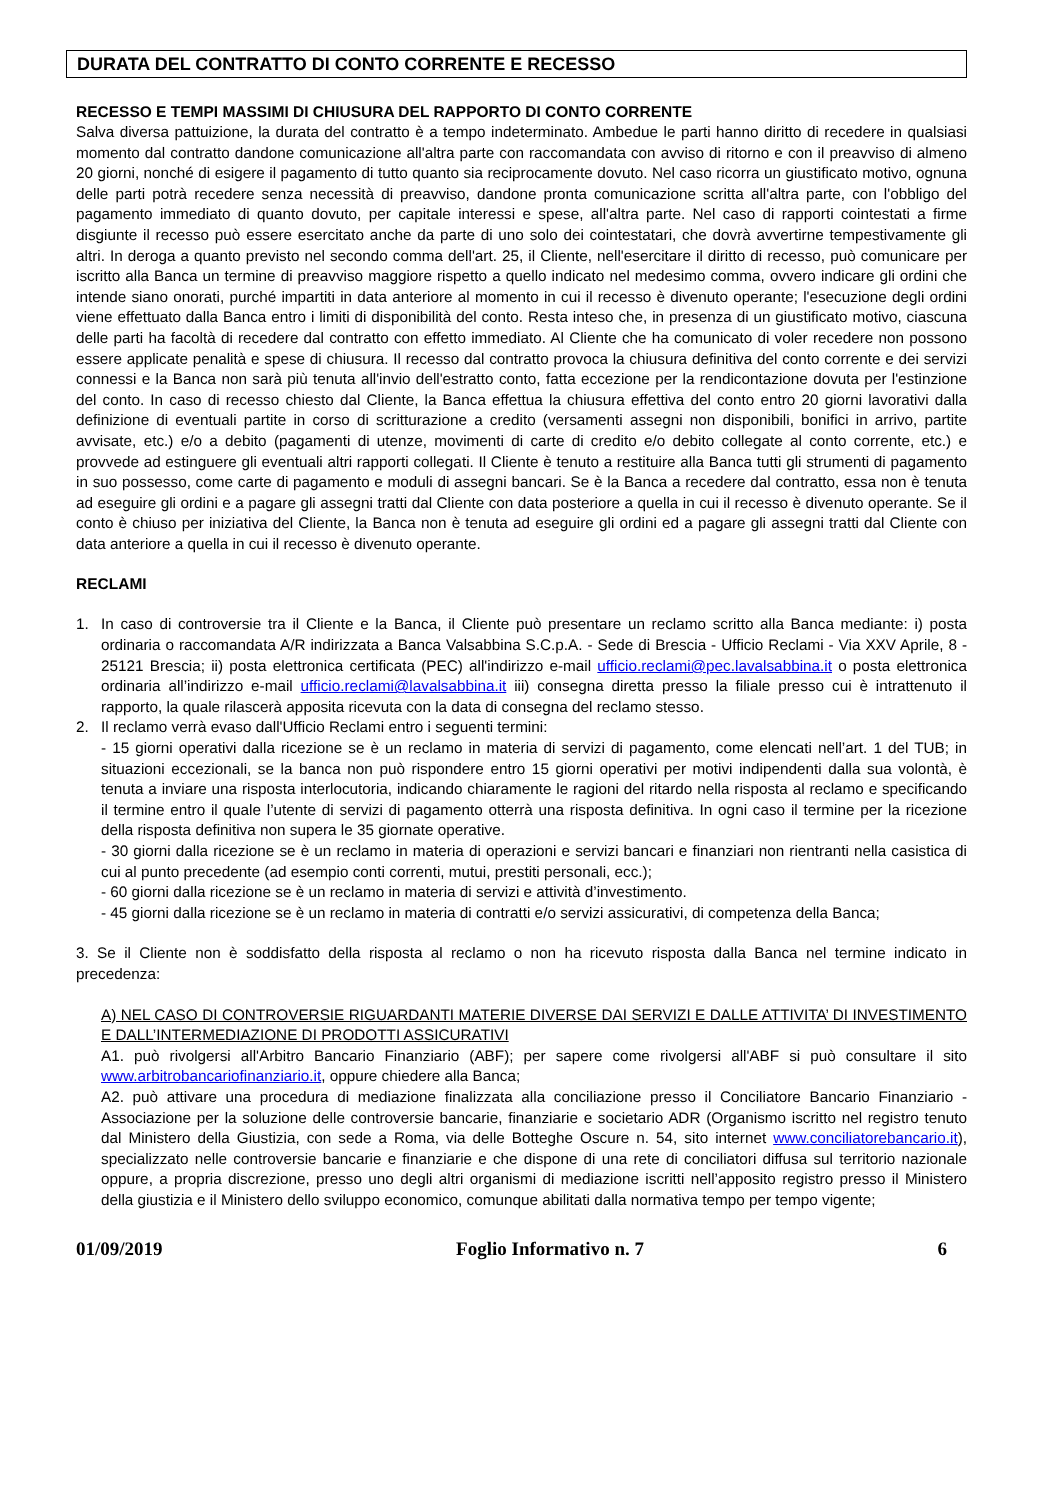DURATA DEL CONTRATTO DI CONTO CORRENTE E RECESSO
RECESSO E TEMPI MASSIMI DI CHIUSURA DEL RAPPORTO DI CONTO CORRENTE
Salva diversa pattuizione, la durata del contratto è a tempo indeterminato. Ambedue le parti hanno diritto di recedere in qualsiasi momento dal contratto dandone comunicazione all'altra parte con raccomandata con avviso di ritorno e con il preavviso di almeno 20 giorni, nonché di esigere il pagamento di tutto quanto sia reciprocamente dovuto. Nel caso ricorra un giustificato motivo, ognuna delle parti potrà recedere senza necessità di preavviso, dandone pronta comunicazione scritta all'altra parte, con l'obbligo del pagamento immediato di quanto dovuto, per capitale interessi e spese, all'altra parte. Nel caso di rapporti cointestati a firme disgiunte il recesso può essere esercitato anche da parte di uno solo dei cointestatari, che dovrà avvertirne tempestivamente gli altri. In deroga a quanto previsto nel secondo comma dell'art. 25, il Cliente, nell'esercitare il diritto di recesso, può comunicare per iscritto alla Banca un termine di preavviso maggiore rispetto a quello indicato nel medesimo comma, ovvero indicare gli ordini che intende siano onorati, purché impartiti in data anteriore al momento in cui il recesso è divenuto operante; l'esecuzione degli ordini viene effettuato dalla Banca entro i limiti di disponibilità del conto. Resta inteso che, in presenza di un giustificato motivo, ciascuna delle parti ha facoltà di recedere dal contratto con effetto immediato. Al Cliente che ha comunicato di voler recedere non possono essere applicate penalità e spese di chiusura. Il recesso dal contratto provoca la chiusura definitiva del conto corrente e dei servizi connessi e la Banca non sarà più tenuta all'invio dell'estratto conto, fatta eccezione per la rendicontazione dovuta per l'estinzione del conto. In caso di recesso chiesto dal Cliente, la Banca effettua la chiusura effettiva del conto entro 20 giorni lavorativi dalla definizione di eventuali partite in corso di scritturazione a credito (versamenti assegni non disponibili, bonifici in arrivo, partite avvisate, etc.) e/o a debito (pagamenti di utenze, movimenti di carte di credito e/o debito collegate al conto corrente, etc.) e provvede ad estinguere gli eventuali altri rapporti collegati. Il Cliente è tenuto a restituire alla Banca tutti gli strumenti di pagamento in suo possesso, come carte di pagamento e moduli di assegni bancari. Se è la Banca a recedere dal contratto, essa non è tenuta ad eseguire gli ordini e a pagare gli assegni tratti dal Cliente con data posteriore a quella in cui il recesso è divenuto operante. Se il conto è chiuso per iniziativa del Cliente, la Banca non è tenuta ad eseguire gli ordini ed a pagare gli assegni tratti dal Cliente con data anteriore a quella in cui il recesso è divenuto operante.
RECLAMI
1. In caso di controversie tra il Cliente e la Banca, il Cliente può presentare un reclamo scritto alla Banca mediante: i) posta ordinaria o raccomandata A/R indirizzata a Banca Valsabbina S.C.p.A. - Sede di Brescia - Ufficio Reclami - Via XXV Aprile, 8 - 25121 Brescia; ii) posta elettronica certificata (PEC) all'indirizzo e-mail ufficio.reclami@pec.lavalsabbina.it o posta elettronica ordinaria all’indirizzo e-mail ufficio.reclami@lavalsabbina.it iii) consegna diretta presso la filiale presso cui è intrattenuto il rapporto, la quale rilascerà apposita ricevuta con la data di consegna del reclamo stesso.
2. Il reclamo verrà evaso dall'Ufficio Reclami entro i seguenti termini:
- 15 giorni operativi dalla ricezione se è un reclamo in materia di servizi di pagamento, come elencati nell’art. 1 del TUB; in situazioni eccezionali, se la banca non può rispondere entro 15 giorni operativi per motivi indipendenti dalla sua volontà, è tenuta a inviare una risposta interlocutoria, indicando chiaramente le ragioni del ritardo nella risposta al reclamo e specificando il termine entro il quale l’utente di servizi di pagamento otterrà una risposta definitiva. In ogni caso il termine per la ricezione della risposta definitiva non supera le 35 giornate operative.
- 30 giorni dalla ricezione se è un reclamo in materia di operazioni e servizi bancari e finanziari non rientranti nella casistica di cui al punto precedente (ad esempio conti correnti, mutui, prestiti personali, ecc.);
- 60 giorni dalla ricezione se è un reclamo in materia di servizi e attività d’investimento.
- 45 giorni dalla ricezione se è un reclamo in materia di contratti e/o servizi assicurativi, di competenza della Banca;
3. Se il Cliente non è soddisfatto della risposta al reclamo o non ha ricevuto risposta dalla Banca nel termine indicato in precedenza:
A) NEL CASO DI CONTROVERSIE RIGUARDANTI MATERIE DIVERSE DAI SERVIZI E DALLE ATTIVITA’ DI INVESTIMENTO E DALL’INTERMEDIAZIONE DI PRODOTTI ASSICURATIVI
A1. può rivolgersi all'Arbitro Bancario Finanziario (ABF); per sapere come rivolgersi all'ABF si può consultare il sito www.arbitrobancariofinanziario.it, oppure chiedere alla Banca;
A2. può attivare una procedura di mediazione finalizzata alla conciliazione presso il Conciliatore Bancario Finanziario - Associazione per la soluzione delle controversie bancarie, finanziarie e societario ADR (Organismo iscritto nel registro tenuto dal Ministero della Giustizia, con sede a Roma, via delle Botteghe Oscure n. 54, sito internet www.conciliatorebancario.it), specializzato nelle controversie bancarie e finanziarie e che dispone di una rete di conciliatori diffusa sul territorio nazionale oppure, a propria discrezione, presso uno degli altri organismi di mediazione iscritti nell’apposito registro presso il Ministero della giustizia e il Ministero dello sviluppo economico, comunque abilitati dalla normativa tempo per tempo vigente;
01/09/2019 Foglio Informativo n. 7 6